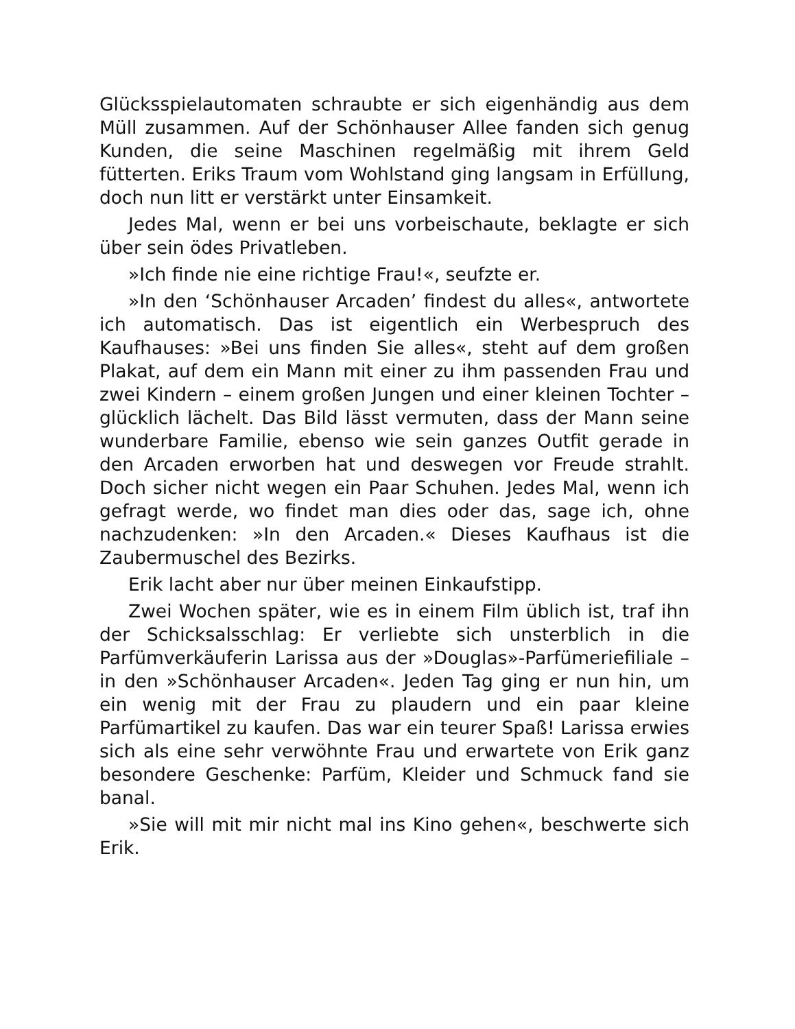Glücksspielautomaten schraubte er sich eigenhändig aus dem Müll zusammen. Auf der Schönhauser Allee fanden sich genug Kunden, die seine Maschinen regelmäßig mit ihrem Geld fütterten. Eriks Traum vom Wohlstand ging langsam in Erfüllung, doch nun litt er verstärkt unter Einsamkeit.
Jedes Mal, wenn er bei uns vorbeischaute, beklagte er sich über sein ödes Privatleben.
»Ich finde nie eine richtige Frau!«, seufzte er.
»In den ‘Schönhauser Arcaden’ findest du alles«, antwortete ich automatisch. Das ist eigentlich ein Werbespruch des Kaufhauses: »Bei uns finden Sie alles«, steht auf dem großen Plakat, auf dem ein Mann mit einer zu ihm passenden Frau und zwei Kindern – einem großen Jungen und einer kleinen Tochter – glücklich lächelt. Das Bild lässt vermuten, dass der Mann seine wunderbare Familie, ebenso wie sein ganzes Outfit gerade in den Arcaden erworben hat und deswegen vor Freude strahlt. Doch sicher nicht wegen ein Paar Schuhen. Jedes Mal, wenn ich gefragt werde, wo findet man dies oder das, sage ich, ohne nachzudenken: »In den Arcaden.« Dieses Kaufhaus ist die Zaubermuschel des Bezirks.
Erik lacht aber nur über meinen Einkaufstipp.
Zwei Wochen später, wie es in einem Film üblich ist, traf ihn der Schicksalsschlag: Er verliebte sich unsterblich in die Parfümverkäuferin Larissa aus der »Douglas»-Parfümeriefiliale – in den »Schönhauser Arcaden«. Jeden Tag ging er nun hin, um ein wenig mit der Frau zu plaudern und ein paar kleine Parfümartikel zu kaufen. Das war ein teurer Spaß! Larissa erwies sich als eine sehr verwöhnte Frau und erwartete von Erik ganz besondere Geschenke: Parfüm, Kleider und Schmuck fand sie banal.
»Sie will mit mir nicht mal ins Kino gehen«, beschwerte sich Erik.